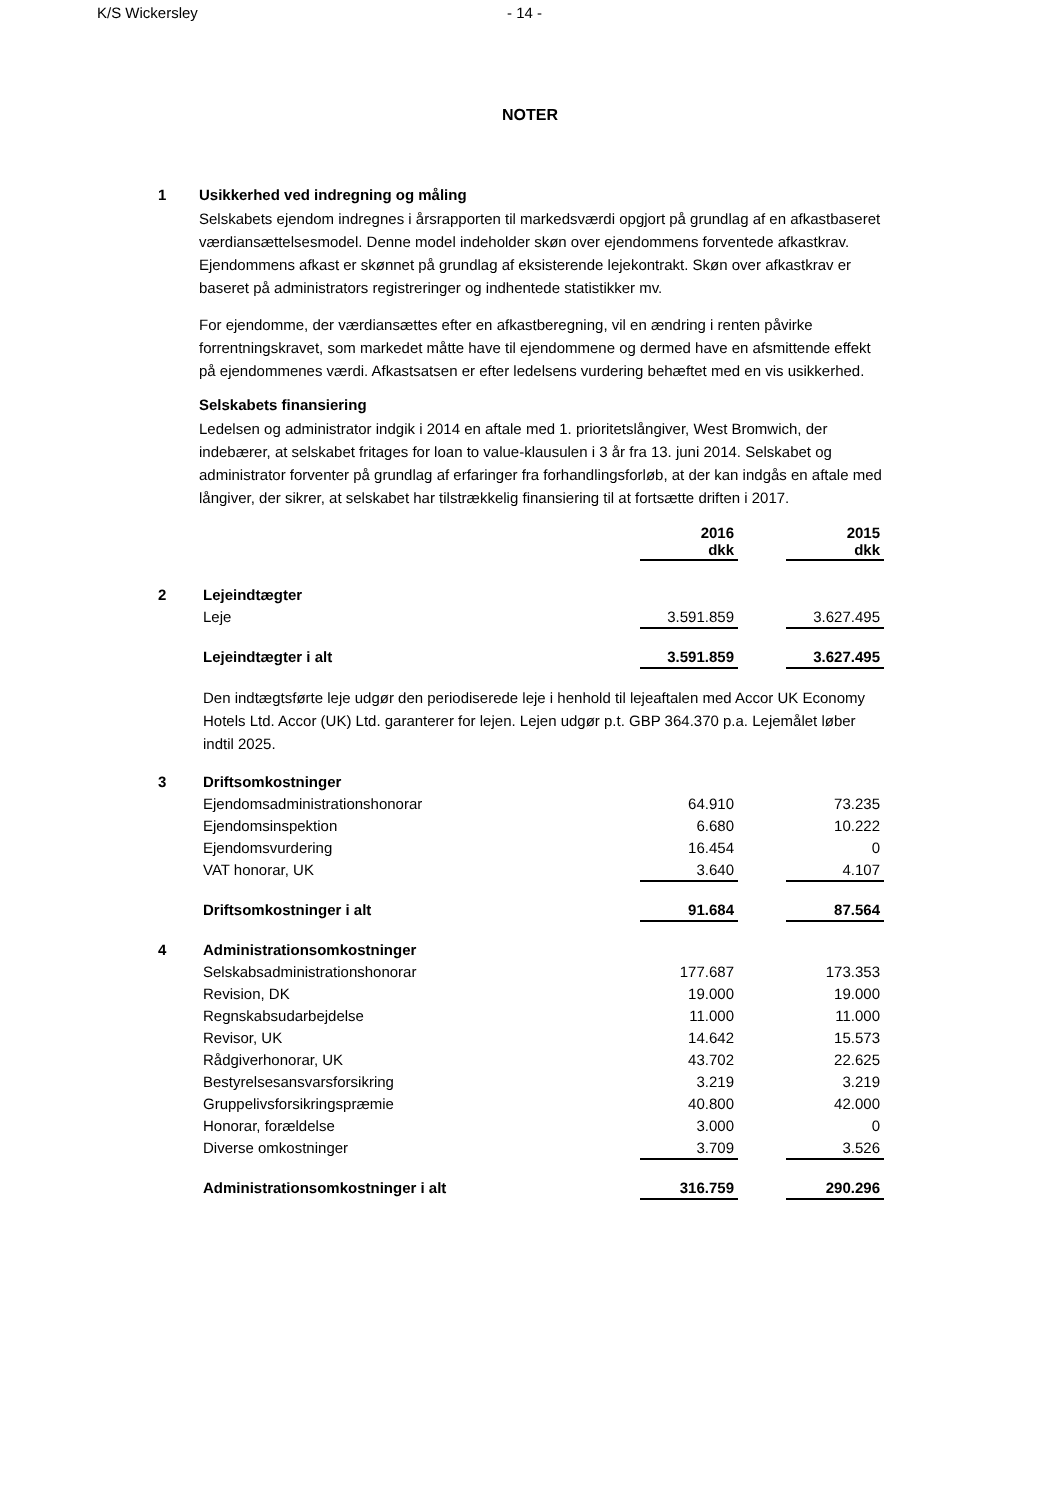K/S Wickersley - 14 -
NOTER
1 Usikkerhed ved indregning og måling
Selskabets ejendom indregnes i årsrapporten til markedsværdi opgjort på grundlag af en afkastbaseret værdiansættelsesmodel. Denne model indeholder skøn over ejendommens forventede afkastkrav. Ejendommens afkast er skønnet på grundlag af eksisterende lejekontrakt. Skøn over afkastkrav er baseret på administrators registreringer og indhentede statistikker mv.
For ejendomme, der værdiansættes efter en afkastberegning, vil en ændring i renten påvirke forrentningskravet, som markedet måtte have til ejendommene og dermed have en afsmittende effekt på ejendommenes værdi. Afkastsatsen er efter ledelsens vurdering behæftet med en vis usikkerhed.
Selskabets finansiering
Ledelsen og administrator indgik i 2014 en aftale med 1. prioritetslångiver, West Bromwich, der indebærer, at selskabet fritages for loan to value-klausulen i 3 år fra 13. juni 2014. Selskabet og administrator forventer på grundlag af erfaringer fra forhandlingsforløb, at der kan indgås en aftale med långiver, der sikrer, at selskabet har tilstrækkelig finansiering til at fortsætte driften i 2017.
| | | 2016 dkk | | 2015 dkk |
| 2 | Lejeindtægter | | | |
| | Leje | 3.591.859 | | 3.627.495 |
| | Lejeindtægter i alt | 3.591.859 | | 3.627.495 |
| | Den indtægtsførte leje udgør den periodiserede leje i henhold til lejeaftalen med Accor UK Economy Hotels Ltd. Accor (UK) Ltd. garanterer for lejen. Lejen udgør p.t. GBP 364.370 p.a. Lejemålet løber indtil 2025. | | | |
| 3 | Driftsomkostninger | | | |
| | Ejendomsadministrationshonorar | 64.910 | | 73.235 |
| | Ejendomsinspektion | 6.680 | | 10.222 |
| | Ejendomsvurdering | 16.454 | | 0 |
| | VAT honorar, UK | 3.640 | | 4.107 |
| | Driftsomkostninger i alt | 91.684 | | 87.564 |
| 4 | Administrationsomkostninger | | | |
| | Selskabsadministrationshonorar | 177.687 | | 173.353 |
| | Revision, DK | 19.000 | | 19.000 |
| | Regnskabsudarbejdelse | 11.000 | | 11.000 |
| | Revisor, UK | 14.642 | | 15.573 |
| | Rådgiverhonorar, UK | 43.702 | | 22.625 |
| | Bestyrelsesansvarsforsikring | 3.219 | | 3.219 |
| | Gruppelivsforsikringspræmie | 40.800 | | 42.000 |
| | Honorar, forældelse | 3.000 | | 0 |
| | Diverse omkostninger | 3.709 | | 3.526 |
| | Administrationsomkostninger i alt | 316.759 | | 290.296 |